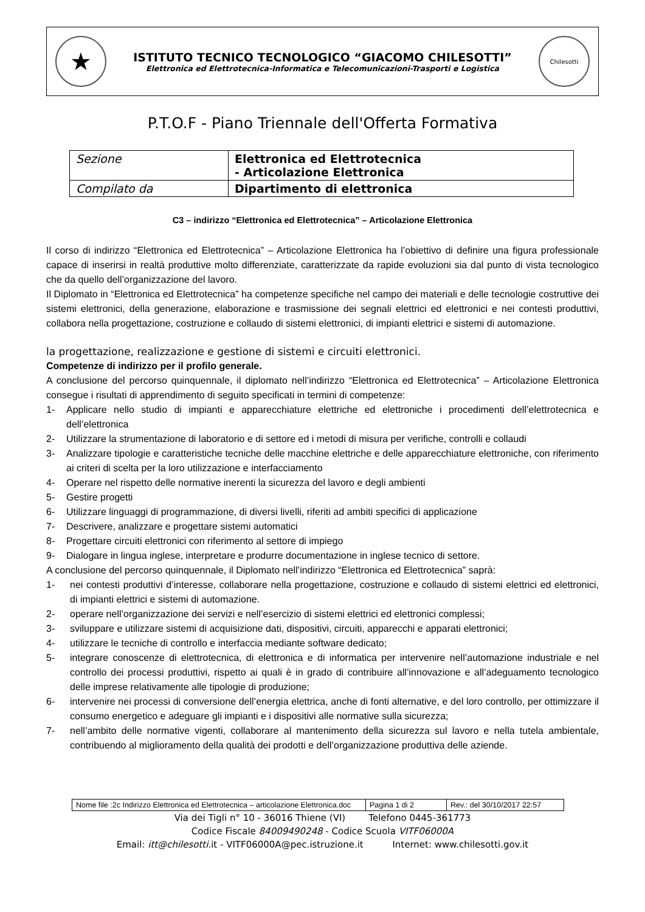★
ISTITUTO TECNICO TECNOLOGICO “GIACOMO CHILESOTTI”
Elettronica ed Elettrotecnica-Informatica e Telecomunicazioni-Trasporti e Logistica
Chilesotti
P.T.O.F - Piano Triennale dell'Offerta Formativa
| Sezione | Elettronica ed Elettrotecnica - Articolazione Elettronica |
| Compilato da | Dipartimento di elettronica |
C3 – indirizzo “Elettronica ed Elettrotecnica” – Articolazione Elettronica
Il corso di indirizzo “Elettronica ed Elettrotecnica” – Articolazione Elettronica ha l’obiettivo di definire una figura professionale capace di inserirsi in realtà produttive molto differenziate, caratterizzate da rapide evoluzioni sia dal punto di vista tecnologico che da quello dell’organizzazione del lavoro.
Il Diplomato in “Elettronica ed Elettrotecnica” ha competenze specifiche nel campo dei materiali e delle tecnologie costruttive dei sistemi elettronici, della generazione, elaborazione e trasmissione dei segnali elettrici ed elettronici e nei contesti produttivi, collabora nella progettazione, costruzione e collaudo di sistemi elettronici, di impianti elettrici e sistemi di automazione.
la progettazione, realizzazione e gestione di sistemi e circuiti elettronici.
Competenze di indirizzo per il profilo generale.
A conclusione del percorso quinquennale, il diplomato nell’indirizzo “Elettronica ed Elettrotecnica” – Articolazione Elettronica consegue i risultati di apprendimento di seguito specificati in termini di competenze:
1- Applicare nello studio di impianti e apparecchiature elettriche ed elettroniche i procedimenti dell’elettrotecnica e dell’elettronica
2- Utilizzare la strumentazione di laboratorio e di settore ed i metodi di misura per verifiche, controlli e collaudi
3- Analizzare tipologie e caratteristiche tecniche delle macchine elettriche e delle apparecchiature elettroniche, con riferimento ai criteri di scelta per la loro utilizzazione e interfacciamento
4- Operare nel rispetto delle normative inerenti la sicurezza del lavoro e degli ambienti
5- Gestire progetti
6- Utilizzare linguaggi di programmazione, di diversi livelli, riferiti ad ambiti specifici di applicazione
7- Descrivere, analizzare e progettare sistemi automatici
8- Progettare circuiti elettronici con riferimento al settore di impiego
9- Dialogare in lingua inglese, interpretare e produrre documentazione in inglese tecnico di settore.
A conclusione del percorso quinquennale, il Diplomato nell’indirizzo “Elettronica ed Elettrotecnica” saprà:
1- nei contesti produttivi d’interesse, collaborare nella progettazione, costruzione e collaudo di sistemi elettrici ed elettronici, di impianti elettrici e sistemi di automazione.
2- operare nell’organizzazione dei servizi e nell’esercizio di sistemi elettrici ed elettronici complessi;
3- sviluppare e utilizzare sistemi di acquisizione dati, dispositivi, circuiti, apparecchi e apparati elettronici;
4- utilizzare le tecniche di controllo e interfaccia mediante software dedicato;
5- integrare conoscenze di elettrotecnica, di elettronica e di informatica per intervenire nell’automazione industriale e nel controllo dei processi produttivi, rispetto ai quali è in grado di contribuire all’innovazione e all’adeguamento tecnologico delle imprese relativamente alle tipologie di produzione;
6- intervenire nei processi di conversione dell’energia elettrica, anche di fonti alternative, e del loro controllo, per ottimizzare il consumo energetico e adeguare gli impianti e i dispositivi alle normative sulla sicurezza;
7- nell’ambito delle normative vigenti, collaborare al mantenimento della sicurezza sul lavoro e nella tutela ambientale, contribuendo al miglioramento della qualità dei prodotti e dell’organizzazione produttiva delle aziende.
| Nome file :2c Indirizzo Elettronica ed Elettrotecnica – articolazione Elettronica.doc | Pagina 1 di 2 | Rev.: del 30/10/2017 22:57 |
Via dei Tigli n° 10 - 36016 Thiene (VI) Telefono 0445-361773
Codice Fiscale 84009490248 - Codice Scuola VITF06000A
Email: itt@chilesotti.it - VITF06000A@pec.istruzione.it Internet: www.chilesotti.gov.it